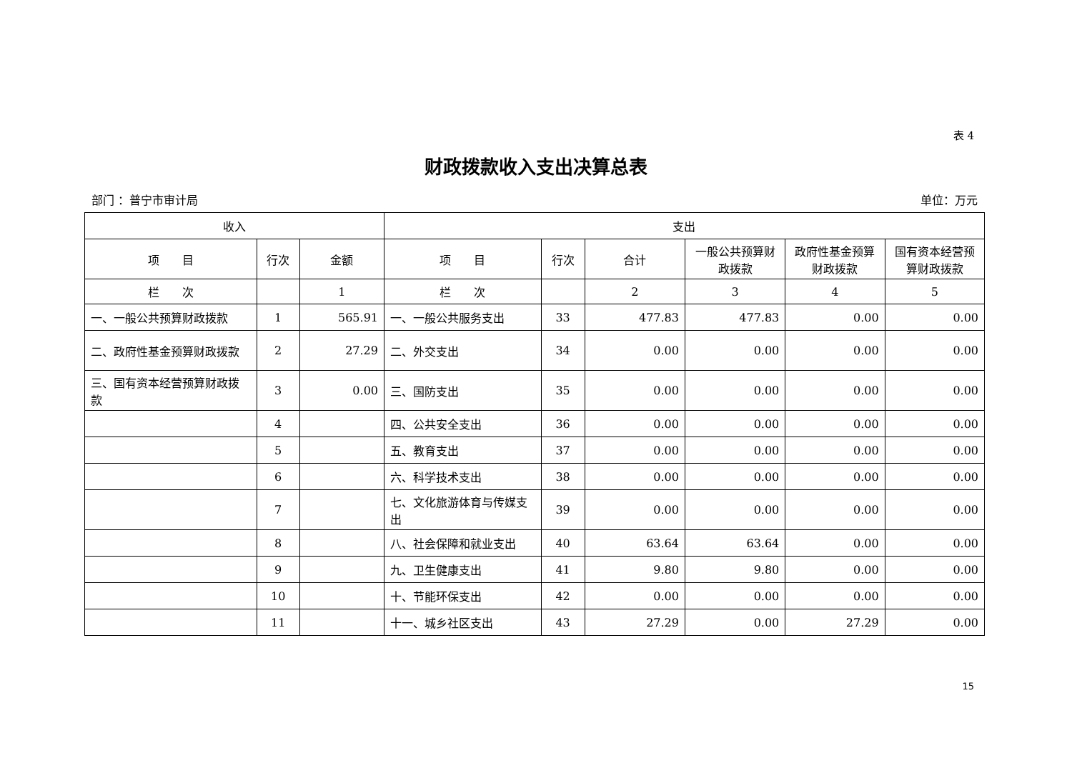表 4
财政拨款收入支出决算总表
部门 ：普宁市审计局 单位：万元
| 收入 | | | 支出 | | | | | |
| --- | --- | --- | --- | --- | --- | --- | --- | --- |
| 项 目 | 行次 | 金额 | 项 目 | 行次 | 合计 | 一般公共预算财政拨款 | 政府性基金预算财政拨款 | 国有资本经营预算财政拨款 |
| 栏 次 | | 1 | 栏 次 | | 2 | 3 | 4 | 5 |
| 一、一般公共预算财政拨款 | 1 | 565.91 | 一、一般公共服务支出 | 33 | 477.83 | 477.83 | 0.00 | 0.00 |
| 二、政府性基金预算财政拨款 | 2 | 27.29 | 二、外交支出 | 34 | 0.00 | 0.00 | 0.00 | 0.00 |
| 三、国有资本经营预算财政拨款 | 3 | 0.00 | 三、国防支出 | 35 | 0.00 | 0.00 | 0.00 | 0.00 |
| | 4 | | 四、公共安全支出 | 36 | 0.00 | 0.00 | 0.00 | 0.00 |
| | 5 | | 五、教育支出 | 37 | 0.00 | 0.00 | 0.00 | 0.00 |
| | 6 | | 六、科学技术支出 | 38 | 0.00 | 0.00 | 0.00 | 0.00 |
| | 7 | | 七、文化旅游体育与传媒支出 | 39 | 0.00 | 0.00 | 0.00 | 0.00 |
| | 8 | | 八、社会保障和就业支出 | 40 | 63.64 | 63.64 | 0.00 | 0.00 |
| | 9 | | 九、卫生健康支出 | 41 | 9.80 | 9.80 | 0.00 | 0.00 |
| | 10 | | 十、节能环保支出 | 42 | 0.00 | 0.00 | 0.00 | 0.00 |
| | 11 | | 十一、城乡社区支出 | 43 | 27.29 | 0.00 | 27.29 | 0.00 |
15